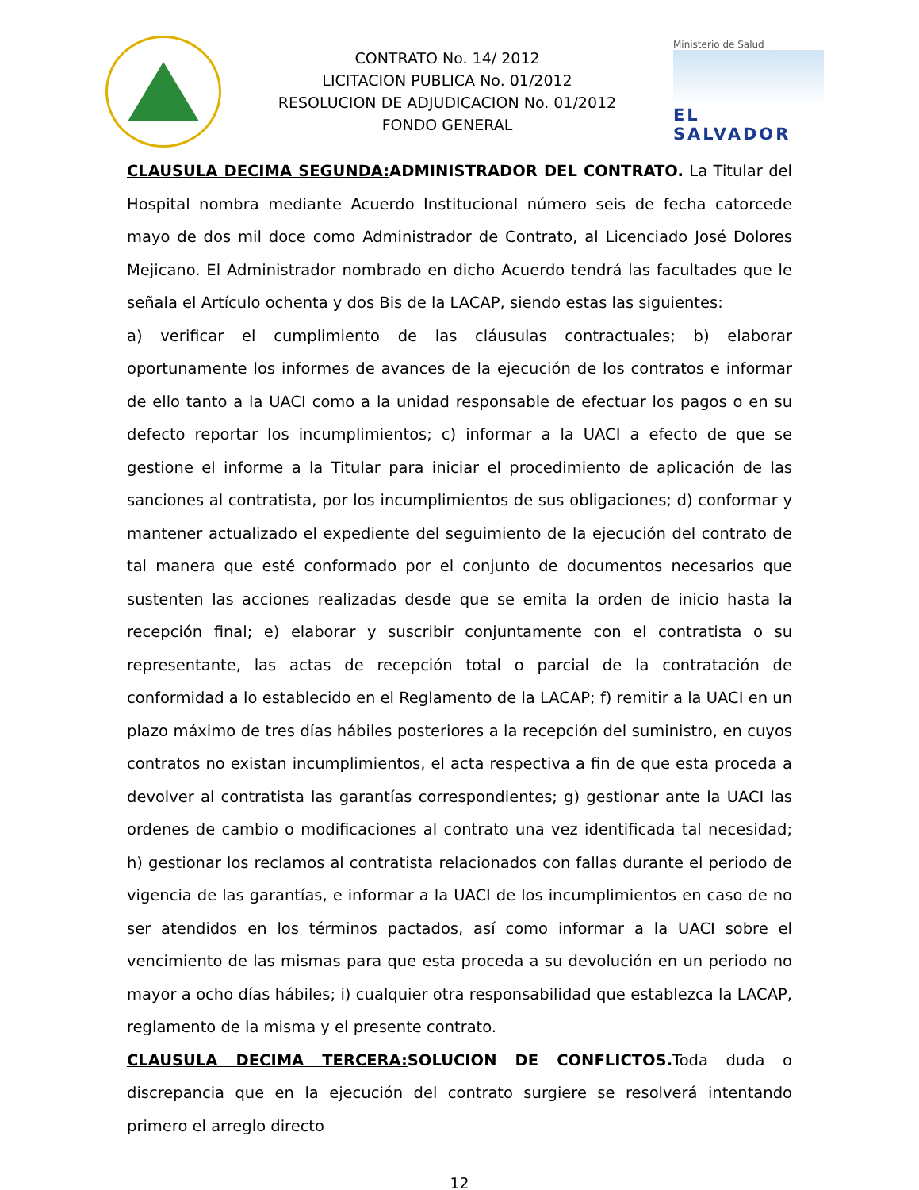CONTRATO No. 14/ 2012
LICITACION PUBLICA No. 01/2012
RESOLUCION DE ADJUDICACION No. 01/2012
FONDO GENERAL
Ministerio de Salud
EL SALVADOR
CLAUSULA DECIMA SEGUNDA: ADMINISTRADOR DEL CONTRATO. La Titular del Hospital nombra mediante Acuerdo Institucional número seis de fecha catorcede mayo de dos mil doce como Administrador de Contrato, al Licenciado José Dolores Mejicano. El Administrador nombrado en dicho Acuerdo tendrá las facultades que le señala el Artículo ochenta y dos Bis de la LACAP, siendo estas las siguientes:
a) verificar el cumplimiento de las cláusulas contractuales; b) elaborar oportunamente los informes de avances de la ejecución de los contratos e informar de ello tanto a la UACI como a la unidad responsable de efectuar los pagos o en su defecto reportar los incumplimientos; c) informar a la UACI a efecto de que se gestione el informe a la Titular para iniciar el procedimiento de aplicación de las sanciones al contratista, por los incumplimientos de sus obligaciones; d) conformar y mantener actualizado el expediente del seguimiento de la ejecución del contrato de tal manera que esté conformado por el conjunto de documentos necesarios que sustenten las acciones realizadas desde que se emita la orden de inicio hasta la recepción final; e) elaborar y suscribir conjuntamente con el contratista o su representante, las actas de recepción total o parcial de la contratación de conformidad a lo establecido en el Reglamento de la LACAP; f) remitir a la UACI en un plazo máximo de tres días hábiles posteriores a la recepción del suministro, en cuyos contratos no existan incumplimientos, el acta respectiva a fin de que esta proceda a devolver al contratista las garantías correspondientes; g) gestionar ante la UACI las ordenes de cambio o modificaciones al contrato una vez identificada tal necesidad; h) gestionar los reclamos al contratista relacionados con fallas durante el periodo de vigencia de las garantías, e informar a la UACI de los incumplimientos en caso de no ser atendidos en los términos pactados, así como informar a la UACI sobre el vencimiento de las mismas para que esta proceda a su devolución en un periodo no mayor a ocho días hábiles; i) cualquier otra responsabilidad que establezca la LACAP, reglamento de la misma y el presente contrato.
CLAUSULA DECIMA TERCERA: SOLUCION DE CONFLICTOS. Toda duda o discrepancia que en la ejecución del contrato surgiere se resolverá intentando primero el arreglo directo
12